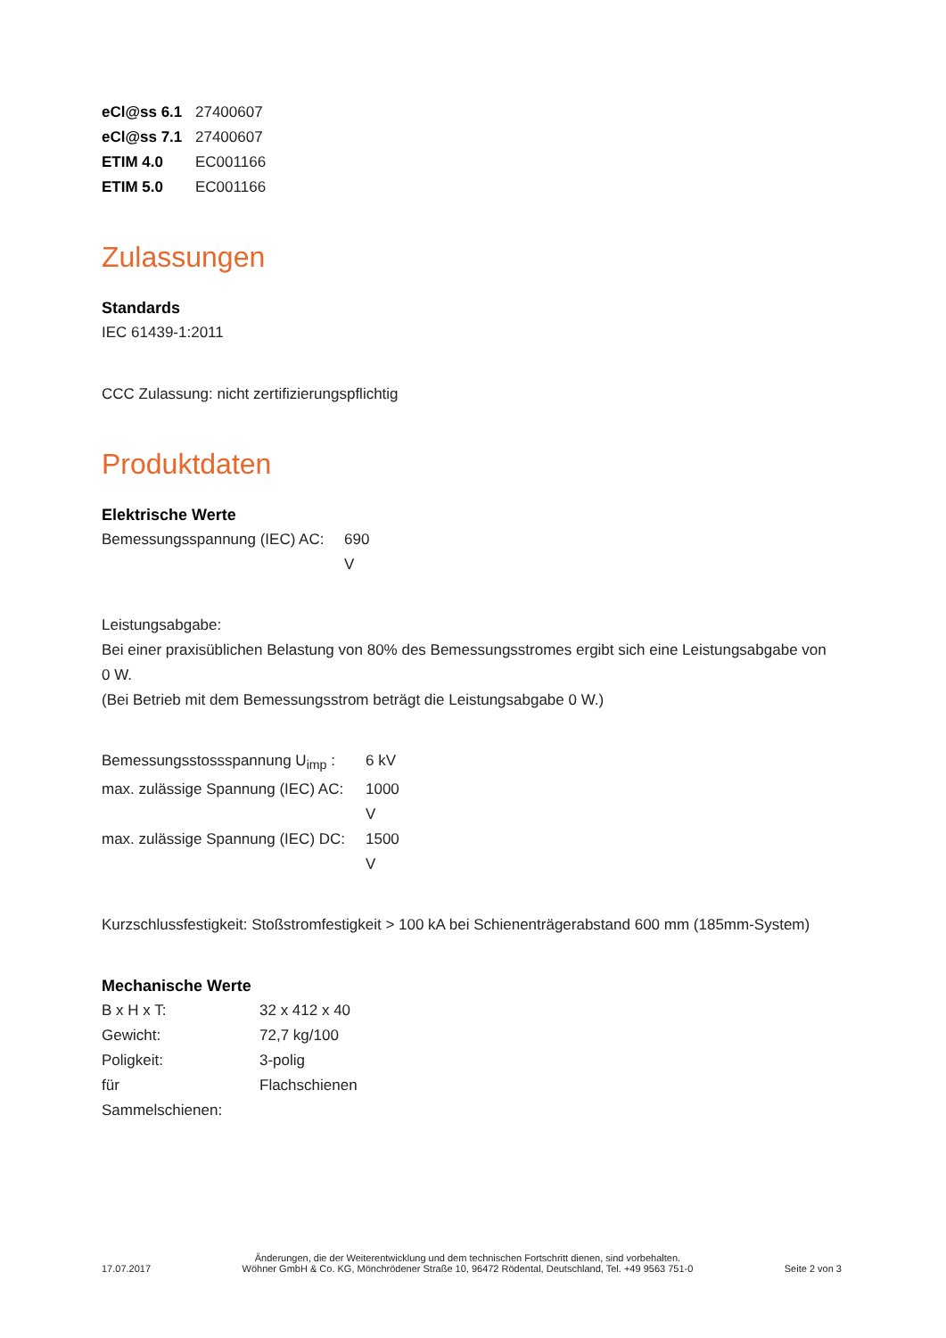| eCl@ss 6.1 | 27400607 |
| eCl@ss 7.1 | 27400607 |
| ETIM 4.0 | EC001166 |
| ETIM 5.0 | EC001166 |
Zulassungen
Standards
IEC 61439-1:2011
CCC Zulassung: nicht zertifizierungspflichtig
Produktdaten
Elektrische Werte
| Bemessungsspannung (IEC) AC: | 690 V |
Leistungsabgabe:
Bei einer praxisüblichen Belastung von 80% des Bemessungsstromes ergibt sich eine Leistungsabgabe von 0 W.
(Bei Betrieb mit dem Bemessungsstrom beträgt die Leistungsabgabe 0 W.)
| Bemessungsstossspannung U<sub>imp</sub> : | 6 kV |
| max. zulässige Spannung (IEC) AC: | 1000 V |
| max. zulässige Spannung (IEC) DC: | 1500 V |
Kurzschlussfestigkeit: Stoßstromfestigkeit > 100 kA bei Schienenträgerabstand 600 mm (185mm-System)
Mechanische Werte
| B x H x T: | 32 x 412 x 40 |
| Gewicht: | 72,7 kg/100 |
| Poligkeit: | 3-polig |
| für Sammelschienen: | Flachschienen |
17.07.2017 Änderungen, die der Weiterentwicklung und dem technischen Fortschritt dienen, sind vorbehalten.
Wöhner GmbH & Co. KG, Mönchrödener Straße 10, 96472 Rödental, Deutschland, Tel. +49 9563 751-0 Seite 2 von 3